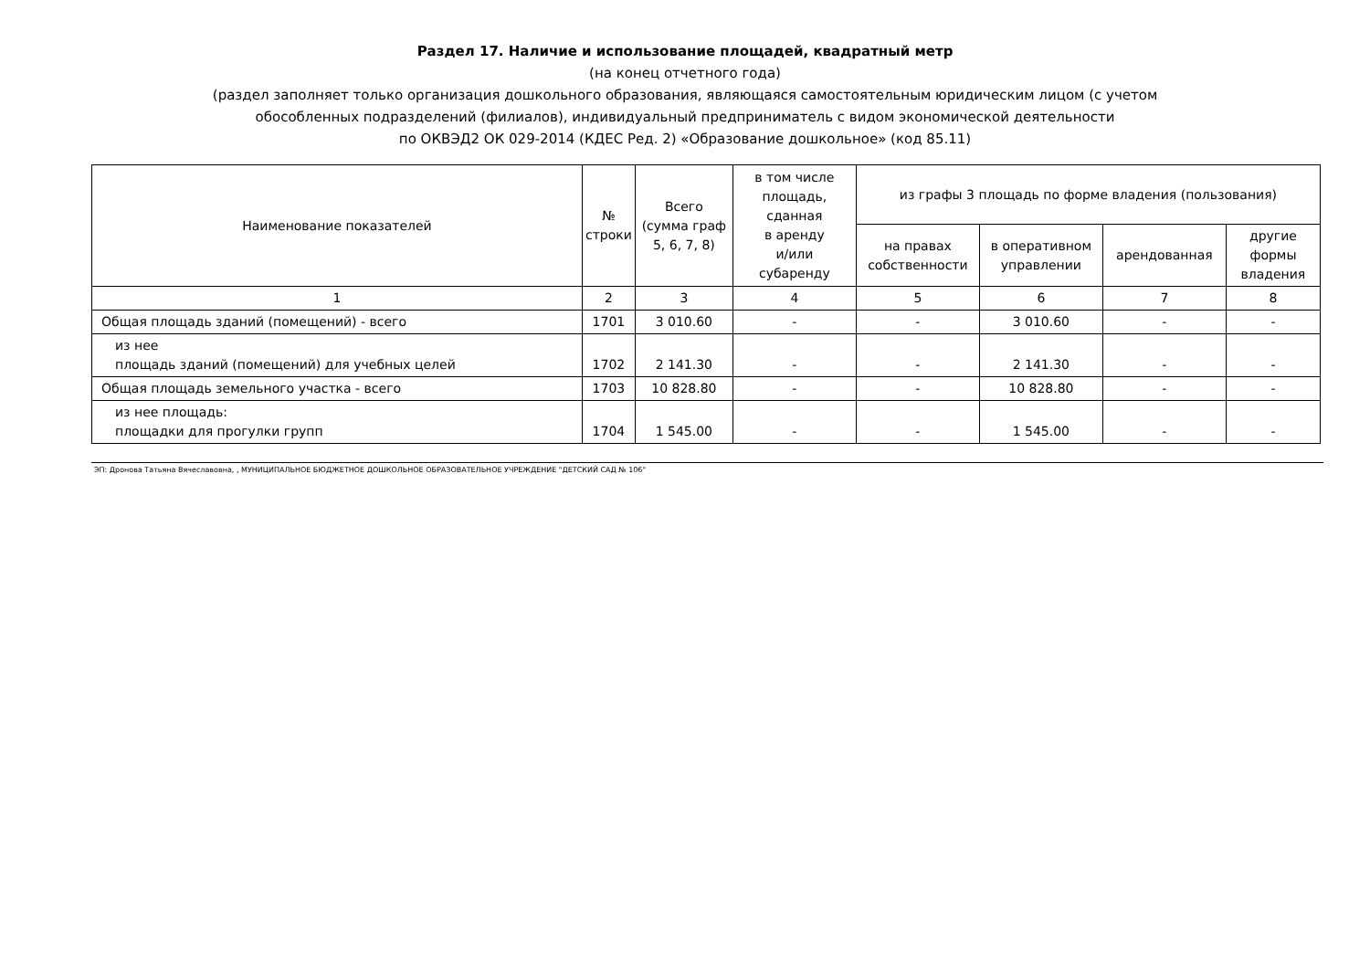Раздел 17. Наличие и использование площадей, квадратный метр
(на конец отчетного года)
(раздел заполняет только организация дошкольного образования, являющаяся самостоятельным юридическим лицом (с учетом
обособленных подразделений (филиалов), индивидуальный предприниматель с видом экономической деятельности
по ОКВЭД2 ОК 029-2014 (КДЕС Ред. 2) «Образование дошкольное» (код 85.11)
| Наименование показателей | № строки | Всего (сумма граф 5, 6, 7, 8) | в том числе площадь, сданная в аренду и/или субаренду | из графы 3 площадь по форме владения (пользования) | | | |
| --- | --- | --- | --- | --- | --- | --- | --- |
| | | | | на правах собственности | в оперативном управлении | арендованная | другие формы владения |
| 1 | 2 | 3 | 4 | 5 | 6 | 7 | 8 |
| Общая площадь зданий (помещений) - всего | 1701 | 3 010.60 | - | - | 3 010.60 | - | - |
| из нее площадь зданий (помещений) для учебных целей | 1702 | 2 141.30 | - | - | 2 141.30 | - | - |
| Общая площадь земельного участка - всего | 1703 | 10 828.80 | - | - | 10 828.80 | - | - |
| из нее площадь: площадки для прогулки групп | 1704 | 1 545.00 | - | - | 1 545.00 | - | - |
ЭП: Дронова Татьяна Вячеславовна, , МУНИЦИПАЛЬНОЕ БЮДЖЕТНОЕ ДОШКОЛЬНОЕ ОБРАЗОВАТЕЛЬНОЕ УЧРЕЖДЕНИЕ "ДЕТСКИЙ САД № 106"